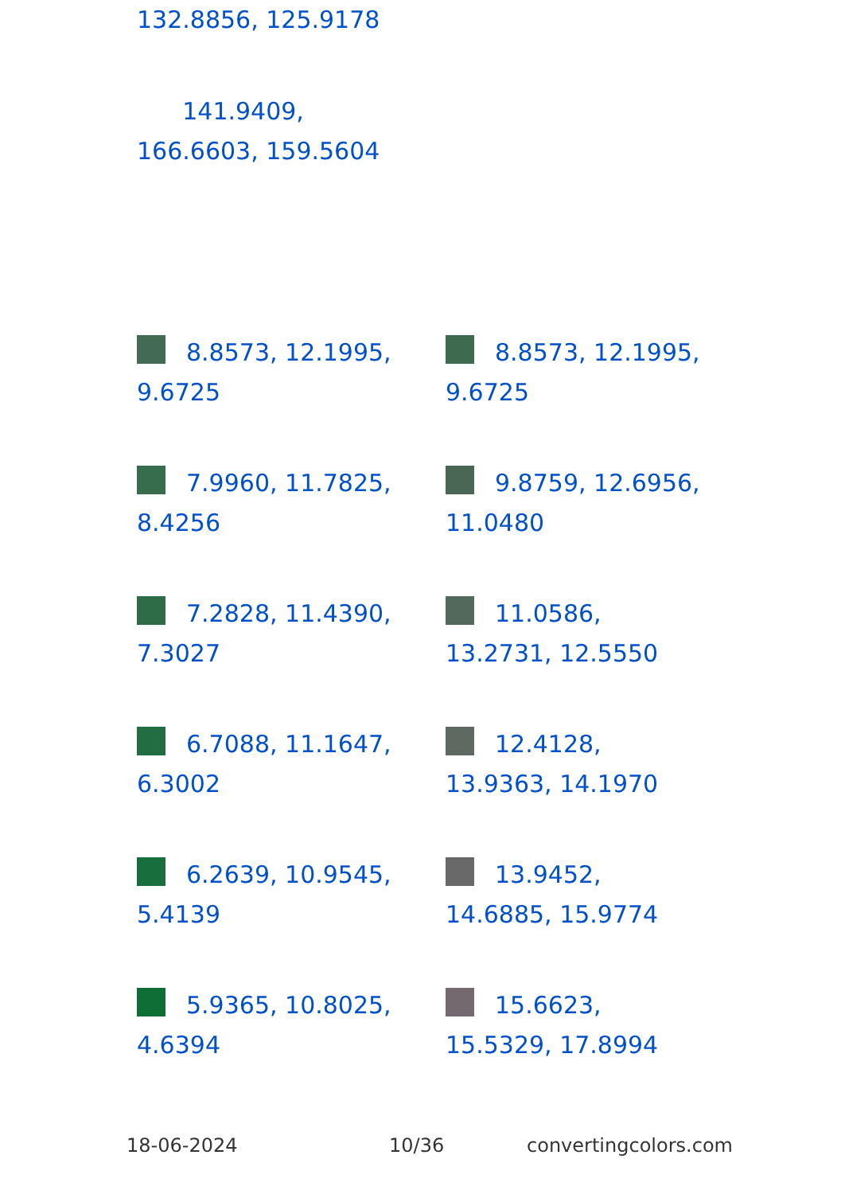132.8856, 125.9178
141.9409,
166.6603, 159.5604
8.8573, 12.1995, 9.6725
8.8573, 12.1995, 9.6725
7.9960, 11.7825, 8.4256
9.8759, 12.6956, 11.0480
7.2828, 11.4390, 7.3027
11.0586, 13.2731, 12.5550
6.7088, 11.1647, 6.3002
12.4128, 13.9363, 14.1970
6.2639, 10.9545, 5.4139
13.9452, 14.6885, 15.9774
5.9365, 10.8025, 4.6394
15.6623, 15.5329, 17.8994
18-06-2024 10/36 convertingcolors.com